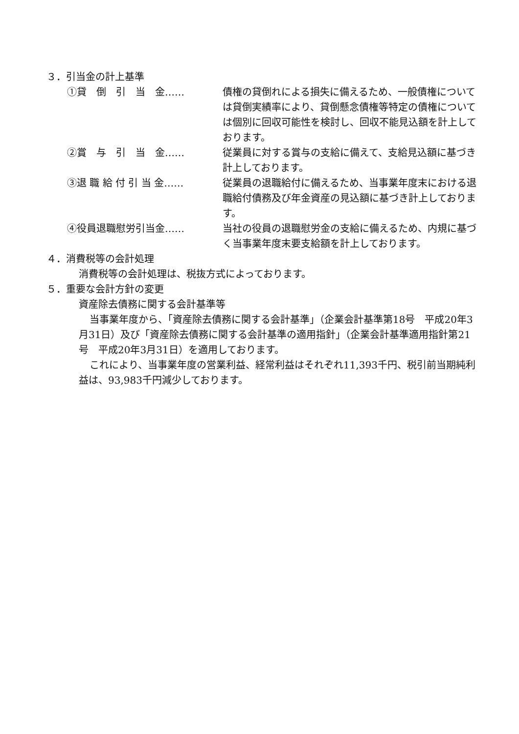３．引当金の計上基準
①貸　倒　引　当　金…… 債権の貸倒れによる損失に備えるため、一般債権については貸倒実績率により、貸倒懸念債権等特定の債権については個別に回収可能性を検討し、回収不能見込額を計上しております。
②賞　与　引　当　金…… 従業員に対する賞与の支給に備えて、支給見込額に基づき計上しております。
③退 職 給 付 引 当 金…… 従業員の退職給付に備えるため、当事業年度末における退職給付債務及び年金資産の見込額に基づき計上しております。
④役員退職慰労引当金…… 当社の役員の退職慰労金の支給に備えるため、内規に基づく当事業年度末要支給額を計上しております。
４．消費税等の会計処理
消費税等の会計処理は、税抜方式によっております。
５．重要な会計方針の変更
資産除去債務に関する会計基準等
当事業年度から、「資産除去債務に関する会計基準」（企業会計基準第18号　平成20年3月31日）及び「資産除去債務に関する会計基準の適用指針」（企業会計基準適用指針第21号　平成20年3月31日）を適用しております。
これにより、当事業年度の営業利益、経常利益はそれぞれ11,393千円、税引前当期純利益は、93,983千円減少しております。